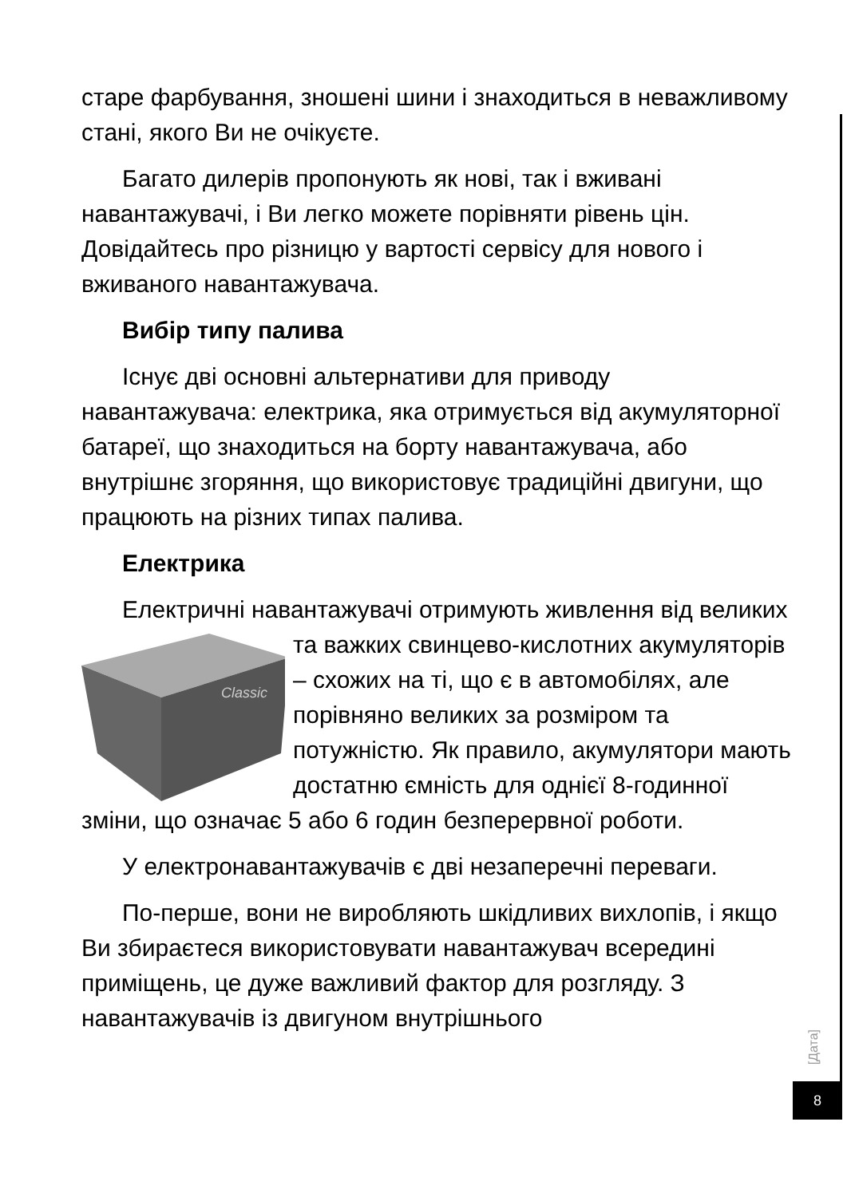старе фарбування, зношені шини і знаходиться в неважливому стані, якого Ви не очікуєте.
Багато дилерів пропонують як нові, так і вживані навантажувачі, і Ви легко можете порівняти рівень цін. Довідайтесь про різницю у вартості сервісу для нового і вживаного навантажувача.
Вибір типу палива
Існує дві основні альтернативи для приводу навантажувача: електрика, яка отримується від акумуляторної батареї, що знаходиться на борту навантажувача, або внутрішнє згоряння, що використовує традиційні двигуни, що працюють на різних типах палива.
Електрика
Електричні навантажувачі отримують живлення від
Classic
великих та важких свинцево-кислотних акумуляторів – схожих на ті, що є в автомобілях, але порівняно великих за розміром та потужністю. Як правило, акумулятори мають достатню ємність для однієї 8-годинної зміни, що означає 5 або 6 годин безперервної роботи.
У електронавантажувачів є дві незаперечні переваги.
По-перше, вони не виробляють шкідливих вихлопів, і якщо Ви збираєтеся використовувати навантажувач всередині приміщень, це дуже важливий фактор для розгляду. З навантажувачів із двигуном внутрішнього
[Дата]
8